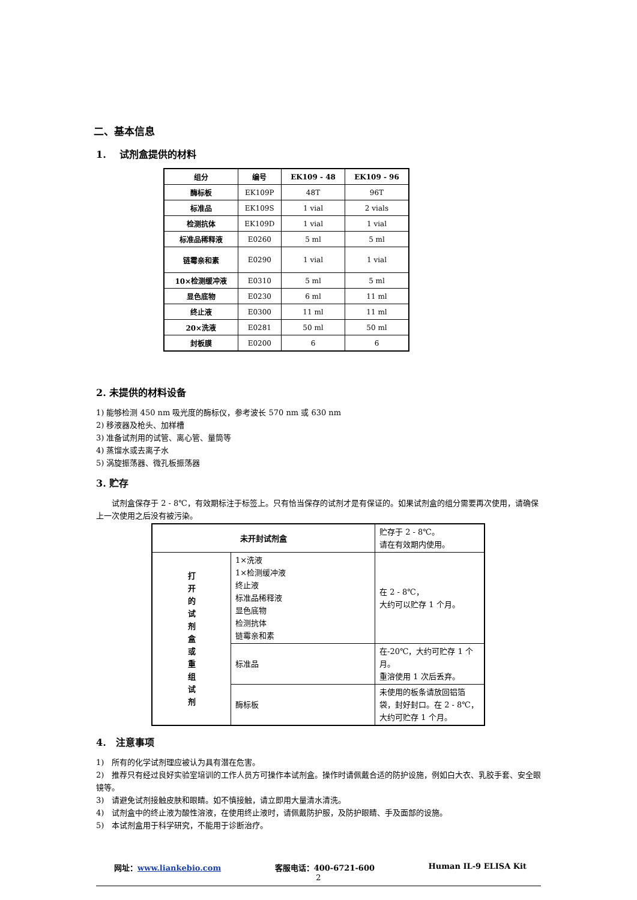二、基本信息
1. 试剂盒提供的材料
| 组分 | 编号 | EK109 - 48 | EK109 - 96 |
| --- | --- | --- | --- |
| 酶标板 | EK109P | 48T | 96T |
| 标准品 | EK109S | 1 vial | 2 vials |
| 检测抗体 | EK109D | 1 vial | 1 vial |
| 标准品稀释液 | E0260 | 5 ml | 5 ml |
| 链霉亲和素 | E0290 | 1 vial | 1 vial |
| 10×检测缓冲液 | E0310 | 5 ml | 5 ml |
| 显色底物 | E0230 | 6 ml | 11 ml |
| 终止液 | E0300 | 11 ml | 11 ml |
| 20×洗液 | E0281 | 50 ml | 50 ml |
| 封板膜 | E0200 | 6 | 6 |
2. 未提供的材料设备
1) 能够检测 450 nm 吸光度的酶标仪，参考波长 570 nm 或 630 nm
2) 移液器及枪头、加样槽
3) 准备试剂用的试管、离心管、量筒等
4) 蒸馏水或去离子水
5) 涡旋振荡器、微孔板振荡器
3. 贮存
试剂盒保存于 2 - 8℃，有效期标注于标签上。只有恰当保存的试剂才是有保证的。如果试剂盒的组分需要再次使用，请确保上一次使用之后没有被污染。
| 未开封试剂盒 | | 贮存于 2 - 8℃。 请在有效期内使用。 |
| 打 开 的 试 剂 盒 或 重 组 试 剂 | 1×洗液 1×检测缓冲液 终止液 标准品稀释液 显色底物 检测抗体 链霉亲和素 | 在 2 - 8℃， 大约可以贮存 1 个月。 |
| | 标准品 | 在-20℃，大约可贮存 1 个月。 重溶使用 1 次后丢弃。 |
| | 酶标板 | 未使用的板条请放回铝箔袋，封好封口。在 2 - 8℃，大约可贮存 1 个月。 |
4. 注意事项
1) 所有的化学试剂理应被认为具有潜在危害。
2) 推荐只有经过良好实验室培训的工作人员方可操作本试剂盒。操作时请佩戴合适的防护设施，例如白大衣、乳胶手套、安全眼镜等。
3) 请避免试剂接触皮肤和眼睛。如不慎接触，请立即用大量清水清洗。
4) 试剂盒中的终止液为酸性溶液，在使用终止液时，请佩戴防护服，及防护眼睛、手及面部的设施。
5) 本试剂盒用于科学研究，不能用于诊断治疗。
网址：www.liankebio.com 客服电话：400-6721-600 Human IL-9 ELISA Kit
2